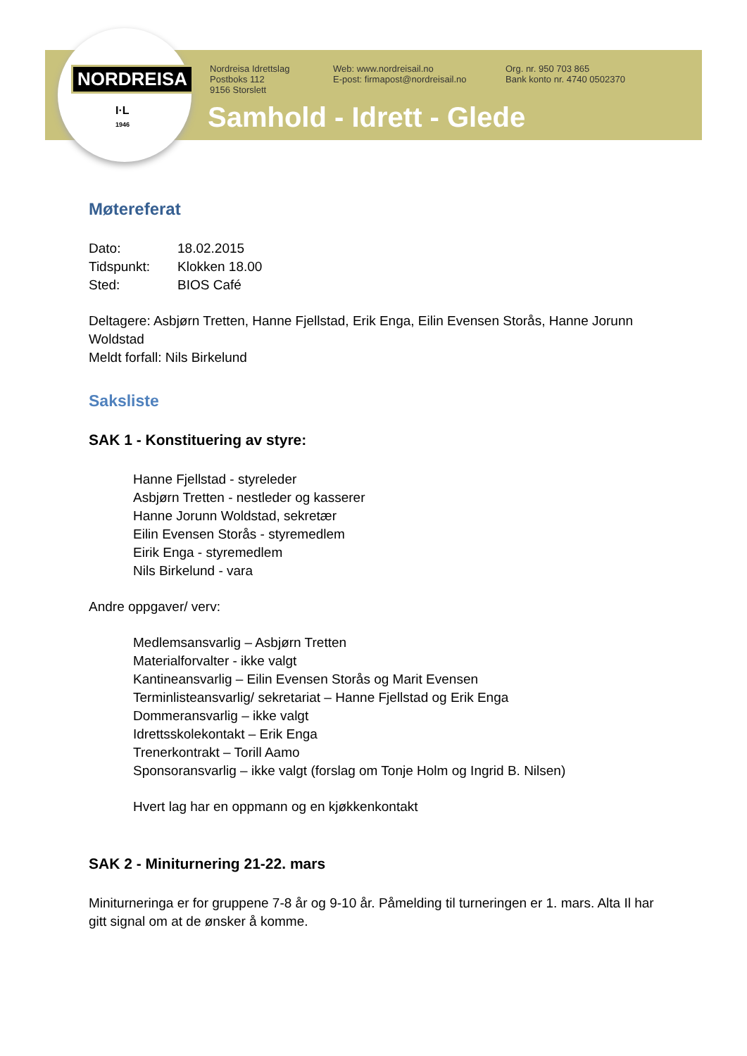NORDREISA
I·L
1946
Nordreisa Idrettslag
Postboks 112
9156 Storslett
Web: www.nordreisail.no
E-post: firmapost@nordreisail.no
Org. nr. 950 703 865
Bank konto nr. 4740 0502370
Samhold - Idrett - Glede
Møtereferat
| Dato: | 18.02.2015 |
| Tidspunkt: | Klokken 18.00 |
| Sted: | BIOS Café |
Deltagere: Asbjørn Tretten, Hanne Fjellstad, Erik Enga, Eilin Evensen Storås, Hanne Jorunn Woldstad
Meldt forfall: Nils Birkelund
Saksliste
SAK 1 - Konstituering av styre:
Hanne Fjellstad - styreleder
Asbjørn Tretten - nestleder og kasserer
Hanne Jorunn Woldstad, sekretær
Eilin Evensen Storås - styremedlem
Eirik Enga - styremedlem
Nils Birkelund - vara
Andre oppgaver/ verv:
Medlemsansvarlig – Asbjørn Tretten
Materialforvalter - ikke valgt
Kantineansvarlig – Eilin Evensen Storås og Marit Evensen
Terminlisteansvarlig/ sekretariat – Hanne Fjellstad og Erik Enga
Dommeransvarlig – ikke valgt
Idrettsskolekontakt – Erik Enga
Trenerkontrakt – Torill Aamo
Sponsoransvarlig – ikke valgt (forslag om Tonje Holm og Ingrid B. Nilsen)
Hvert lag har en oppmann og en kjøkkenkontakt
SAK 2 - Miniturnering 21-22. mars
Miniturneringa er for gruppene 7-8 år og 9-10 år. Påmelding til turneringen er 1. mars. Alta Il har gitt signal om at de ønsker å komme.